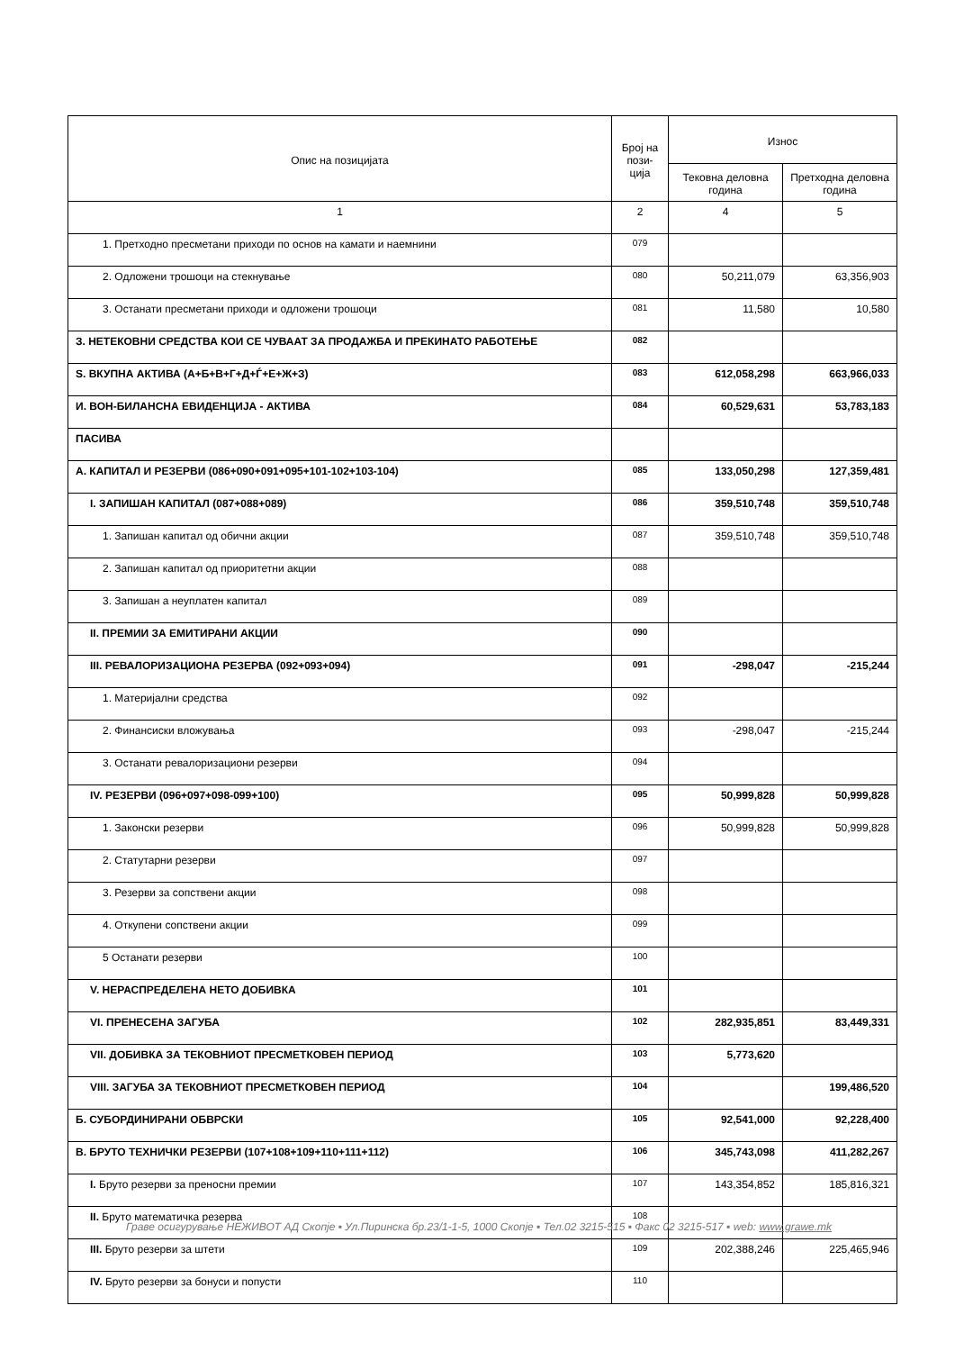| Опис на позицијата | Број на пози-ција | Износ | |
| --- | --- | --- | --- |
| | | Тековна деловна година | Претходна деловна година |
| 1 | 2 | 4 | 5 |
| 1. Претходно пресметани приходи по основ на камати и наемнини | 079 | | |
| 2. Одложени трошоци на стекнување | 080 | 50,211,079 | 63,356,903 |
| 3. Останати пресметани приходи и одложени трошоци | 081 | 11,580 | 10,580 |
| З. НЕТЕКОВНИ СРЕДСТВА КОИ СЕ ЧУВААТ ЗА ПРОДАЖБА И ПРЕКИНАТО РАБОТЕЊЕ | 082 | | |
| Ѕ. ВКУПНА АКТИВА (А+Б+В+Г+Д+Ѓ+Е+Ж+З) | 083 | 612,058,298 | 663,966,033 |
| И. ВОН-БИЛАНСНА ЕВИДЕНЦИЈА - АКТИВА | 084 | 60,529,631 | 53,783,183 |
| ПАСИВА | | | |
| А. КАПИТАЛ И РЕЗЕРВИ (086+090+091+095+101-102+103-104) | 085 | 133,050,298 | 127,359,481 |
| I. ЗАПИШАН КАПИТАЛ (087+088+089) | 086 | 359,510,748 | 359,510,748 |
| 1. Запишан капитал од обични акции | 087 | 359,510,748 | 359,510,748 |
| 2. Запишан капитал од приоритетни акции | 088 | | |
| 3. Запишан а неуплатен капитал | 089 | | |
| II. ПРЕМИИ ЗА ЕМИТИРАНИ АКЦИИ | 090 | | |
| III. РЕВАЛОРИЗАЦИОНА РЕЗЕРВА (092+093+094) | 091 | -298,047 | -215,244 |
| 1. Материјални средства | 092 | | |
| 2. Финансиски вложувања | 093 | -298,047 | -215,244 |
| 3. Останати ревалоризациони резерви | 094 | | |
| IV. РЕЗЕРВИ (096+097+098-099+100) | 095 | 50,999,828 | 50,999,828 |
| 1. Законски резерви | 096 | 50,999,828 | 50,999,828 |
| 2. Статутарни резерви | 097 | | |
| 3. Резерви за сопствени акции | 098 | | |
| 4. Откупени сопствени акции | 099 | | |
| 5 Останати резерви | 100 | | |
| V. НЕРАСПРЕДЕЛЕНА НЕТО ДОБИВКА | 101 | | |
| VI. ПРЕНЕСЕНА ЗАГУБА | 102 | 282,935,851 | 83,449,331 |
| VII. ДОБИВКА ЗА ТЕКОВНИОТ ПРЕСМЕТКОВЕН ПЕРИОД | 103 | 5,773,620 | |
| VIII. ЗАГУБА ЗА ТЕКОВНИОТ ПРЕСМЕТКОВЕН ПЕРИОД | 104 | | 199,486,520 |
| Б. СУБОРДИНИРАНИ ОБВРСКИ | 105 | 92,541,000 | 92,228,400 |
| В. БРУТО ТЕХНИЧКИ РЕЗЕРВИ (107+108+109+110+111+112) | 106 | 345,743,098 | 411,282,267 |
| I. Бруто резерви за преносни премии | 107 | 143,354,852 | 185,816,321 |
| II. Бруто математичка резерва | 108 | | |
| III. Бруто резерви за штети | 109 | 202,388,246 | 225,465,946 |
| IV. Бруто резерви за бонуси и попусти | 110 | | |
Граве осигурување НЕЖИВОТ АД Скопје ▪ Ул.Пиринска бр.23/1-1-5, 1000 Скопје ▪ Тел.02 3215-515 ▪ Факс 02 3215-517 ▪ web: www.grawe.mk